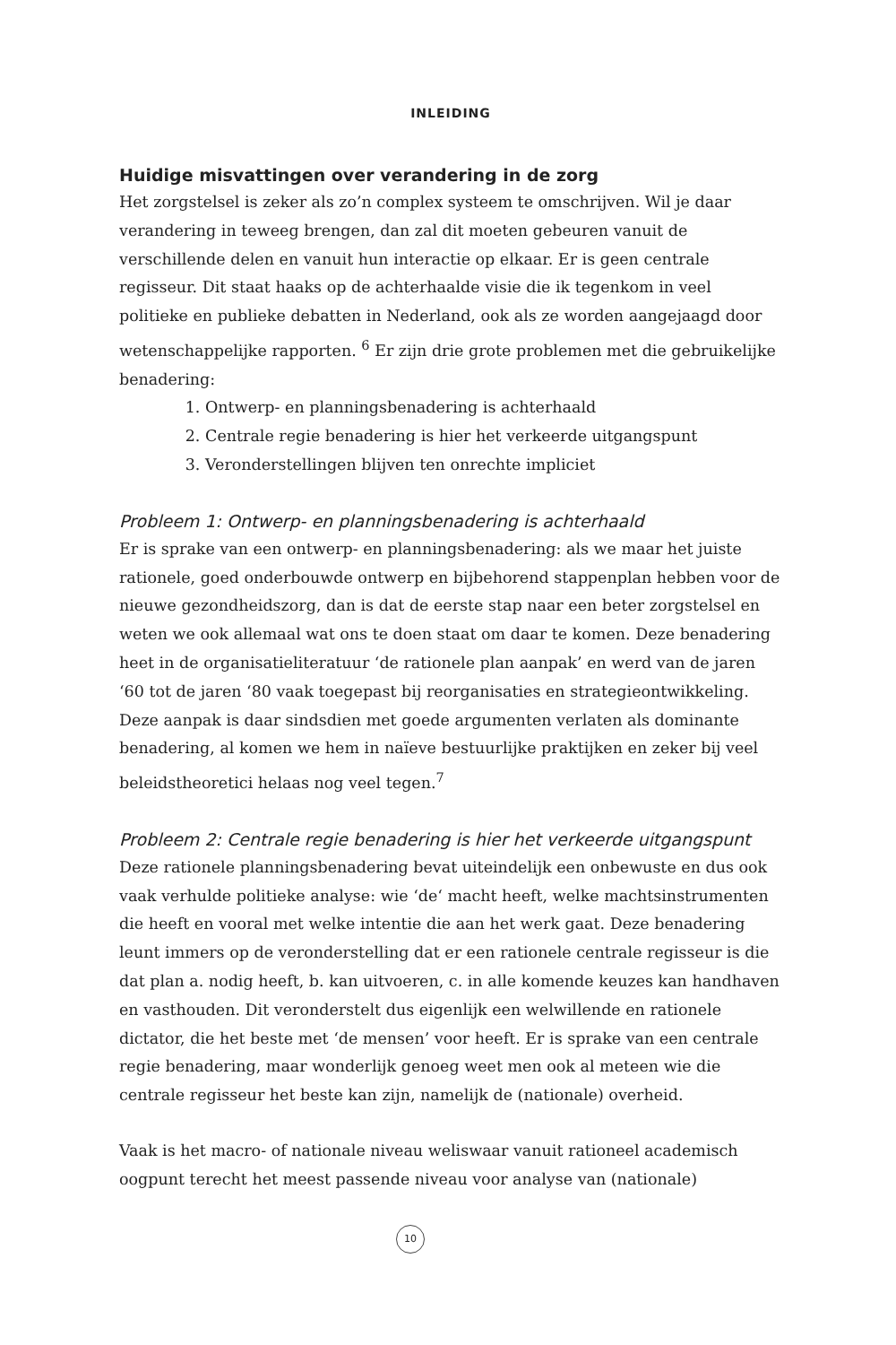INLEIDING
Huidige misvattingen over verandering in de zorg
Het zorgstelsel is zeker als zo’n complex systeem te omschrijven. Wil je daar verandering in teweeg brengen, dan zal dit moeten gebeuren vanuit de verschillende delen en vanuit hun interactie op elkaar. Er is geen centrale regisseur. Dit staat haaks op de achterhaalde visie die ik tegenkom in veel politieke en publieke debatten in Nederland, ook als ze worden aangejaagd door wetenschappelijke rapporten. <sup>6</sup> Er zijn drie grote problemen met die gebruikelijke benadering:
1. Ontwerp- en planningsbenadering is achterhaald
2. Centrale regie benadering is hier het verkeerde uitgangspunt
3. Veronderstellingen blijven ten onrechte impliciet
Probleem 1: Ontwerp- en planningsbenadering is achterhaald
Er is sprake van een ontwerp- en planningsbenadering: als we maar het juiste rationele, goed onderbouwde ontwerp en bijbehorend stappenplan hebben voor de nieuwe gezondheidszorg, dan is dat de eerste stap naar een beter zorgstelsel en weten we ook allemaal wat ons te doen staat om daar te komen. Deze benadering heet in de organisatieliteratuur ‘de rationele plan aanpak’ en werd van de jaren ‘60 tot de jaren ‘80 vaak toegepast bij reorganisaties en strategieontwikkeling. Deze aanpak is daar sindsdien met goede argumenten verlaten als dominante benadering, al komen we hem in naïeve bestuurlijke praktijken en zeker bij veel beleidstheoretici helaas nog veel tegen.<sup>7</sup>
Probleem 2: Centrale regie benadering is hier het verkeerde uitgangspunt
Deze rationele planningsbenadering bevat uiteindelijk een onbewuste en dus ook vaak verhulde politieke analyse: wie ‘de‘ macht heeft, welke machtsin­strumenten die heeft en vooral met welke intentie die aan het werk gaat. Deze benadering leunt immers op de veronderstelling dat er een rationele centrale regisseur is die dat plan a. nodig heeft, b. kan uitvoeren, c. in alle komende keuzes kan handhaven en vasthouden. Dit veronderstelt dus eigenlijk een welwillende en rationele dictator, die het beste met ‘de mensen’ voor heeft. Er is sprake van een centrale regie benadering, maar wonderlijk genoeg weet men ook al meteen wie die centrale regisseur het beste kan zijn, namelijk de (nationale) overheid.
Vaak is het macro- of nationale niveau weliswaar vanuit rationeel academisch oogpunt terecht het meest passende niveau voor analyse van (nationale)
10